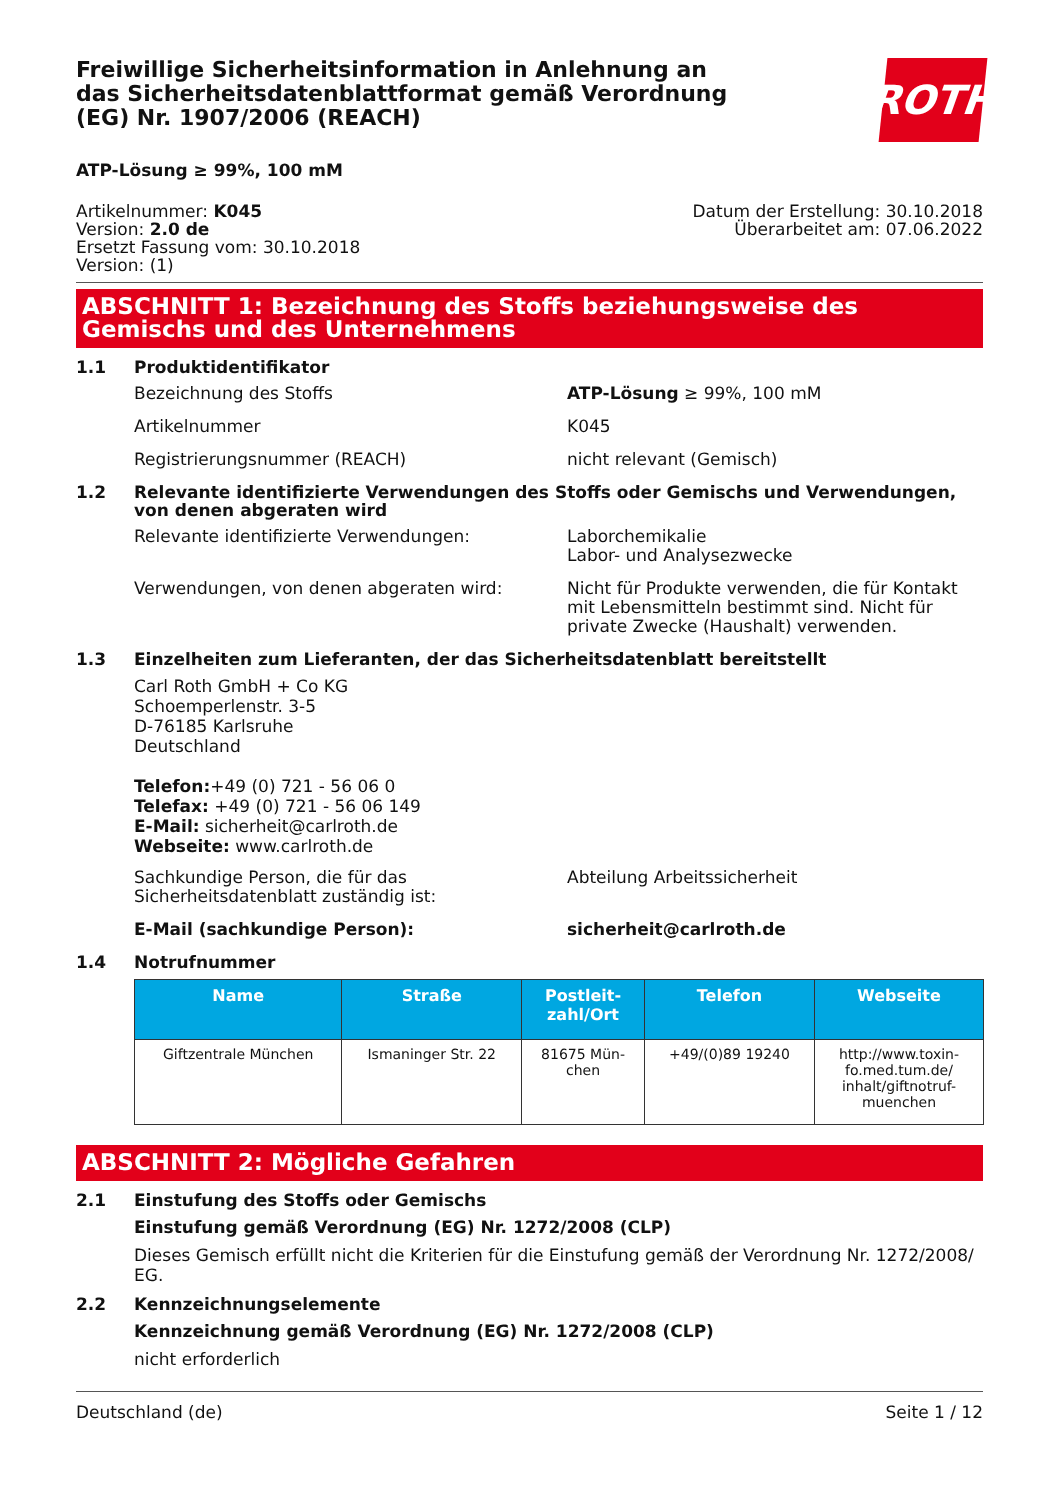Freiwillige Sicherheitsinformation in Anlehnung an das Sicherheitsdatenblattformat gemäß Verordnung (EG) Nr. 1907/2006 (REACH)
ROTH
ATP-Lösung ≥ 99%, 100 mM
Artikelnummer: K045
Version: 2.0 de
Ersetzt Fassung vom: 30.10.2018
Version: (1)
Datum der Erstellung: 30.10.2018
Überarbeitet am: 07.06.2022
ABSCHNITT 1: Bezeichnung des Stoffs beziehungsweise des Gemischs und des Unternehmens
1.1 Produktidentifikator
Bezeichnung des Stoffs ATP-Lösung ≥ 99%, 100 mM
Artikelnummer K045
Registrierungsnummer (REACH) nicht relevant (Gemisch)
1.2 Relevante identifizierte Verwendungen des Stoffs oder Gemischs und Verwendungen, von denen abgeraten wird
Relevante identifizierte Verwendungen: Laborchemikalie
Labor- und Analysezwecke
Verwendungen, von denen abgeraten wird: Nicht für Produkte verwenden, die für Kontakt mit Lebensmitteln bestimmt sind. Nicht für private Zwecke (Haushalt) verwenden.
1.3 Einzelheiten zum Lieferanten, der das Sicherheitsdatenblatt bereitstellt
Carl Roth GmbH + Co KG
Schoemperlenstr. 3-5
D-76185 Karlsruhe
Deutschland
Telefon:+49 (0) 721 - 56 06 0
Telefax: +49 (0) 721 - 56 06 149
E-Mail: sicherheit@carlroth.de
Webseite: www.carlroth.de
Sachkundige Person, die für das Sicherheitsdatenblatt zuständig ist:
Abteilung Arbeitssicherheit
E-Mail (sachkundige Person): sicherheit@carlroth.de
1.4 Notrufnummer
| Name | Straße | Postleit- zahl/Ort | Telefon | Webseite |
| --- | --- | --- | --- | --- |
| Giftzentrale München | Ismaninger Str. 22 | 81675 Mün- chen | +49/(0)89 19240 | http://www.toxin- fo.med.tum.de/ inhalt/giftnotruf- muenchen |
ABSCHNITT 2: Mögliche Gefahren
2.1 Einstufung des Stoffs oder Gemischs
Einstufung gemäß Verordnung (EG) Nr. 1272/2008 (CLP)
Dieses Gemisch erfüllt nicht die Kriterien für die Einstufung gemäß der Verordnung Nr. 1272/2008/ EG.
2.2 Kennzeichnungselemente
Kennzeichnung gemäß Verordnung (EG) Nr. 1272/2008 (CLP)
nicht erforderlich
Deutschland (de) Seite 1 / 12